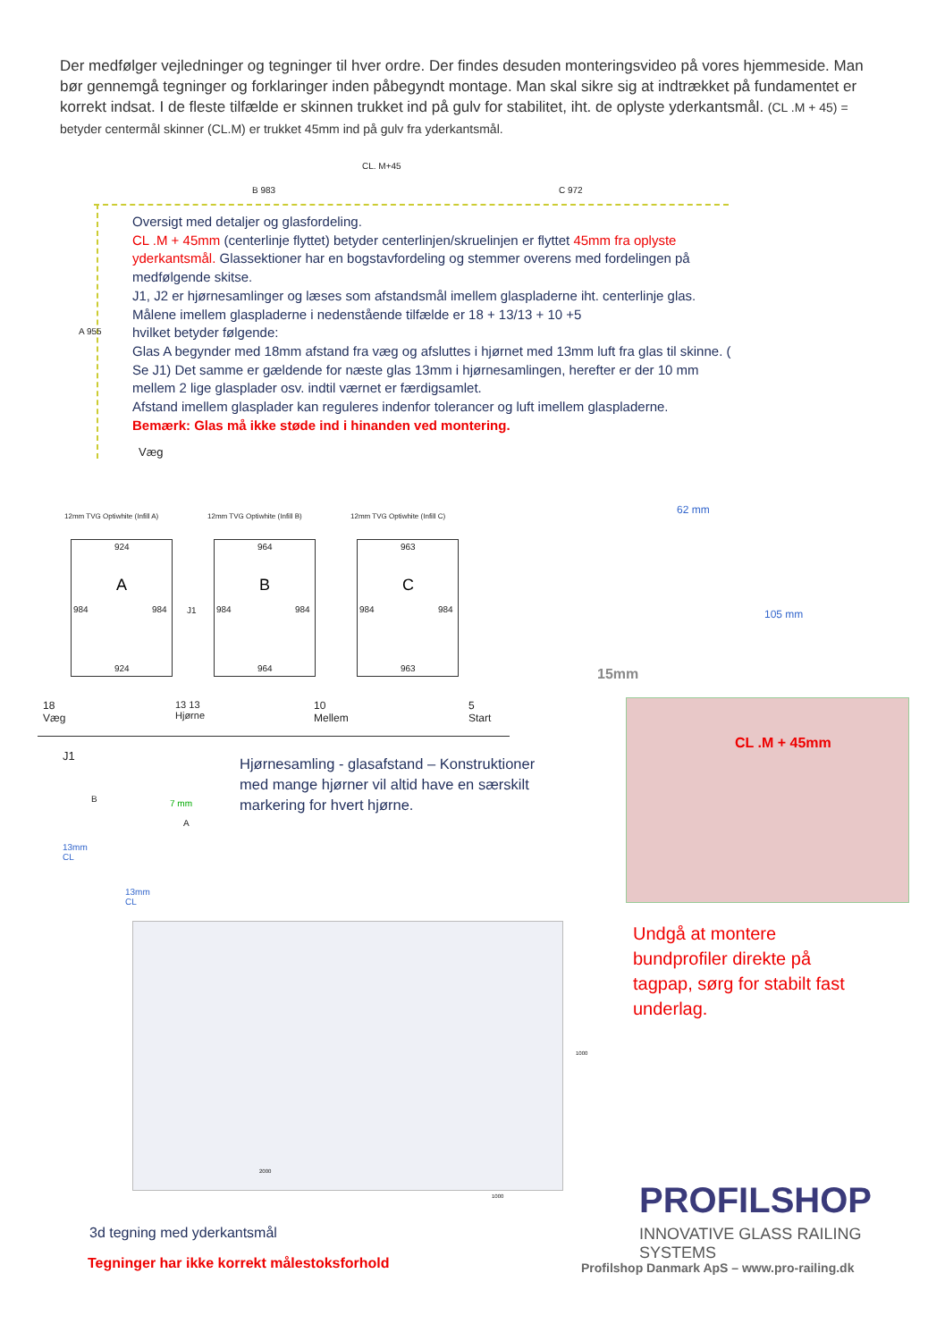Der medfølger vejledninger og tegninger til hver ordre. Der findes desuden monteringsvideo på vores hjemmeside. Man bør gennemgå tegninger og forklaringer inden påbegyndt montage. Man skal sikre sig at indtrækket på fundamentet er korrekt indsat. I de fleste tilfælde er skinnen trukket ind på gulv for stabilitet, iht. de oplyste yderkantsmål. (CL .M + 45) = betyder centermål skinner (CL.M) er trukket 45mm ind på gulv fra yderkantsmål.
CL. M+45
B 983 C 972
A 955
Oversigt med detaljer og glasfordeling.
CL .M + 45mm (centerlinje flyttet) betyder centerlinjen/skruelinjen er flyttet 45mm fra oplyste yderkantsmål. Glassektioner har en bogstavfordeling og stemmer overens med fordelingen på medfølgende skitse.
J1, J2 er hjørnesamlinger og læses som afstandsmål imellem glaspladerne iht. centerlinje glas.
Målene imellem glaspladerne i nedenstående tilfælde er 18 + 13/13 + 10 +5
hvilket betyder følgende:
Glas A begynder med 18mm afstand fra væg og afsluttes i hjørnet med 13mm luft fra glas til skinne. ( Se J1) Det samme er gældende for næste glas 13mm i hjørnesamlingen, herefter er der 10 mm mellem 2 lige glasplader osv. indtil værnet er færdigsamlet.
Afstand imellem glasplader kan reguleres indenfor tolerancer og luft imellem glaspladerne.
Bemærk: Glas må ikke støde ind i hinanden ved montering.
Væg
12mm TVG Optiwhite (Infill A) 12mm TVG Optiwhite (Infill B) 12mm TVG Optiwhite (Infill C)
924
A
984 984
924
J1
964
B
984 984
964
963
C
984 984
963
18
Væg
13 13
Hjørne
10
Mellem
5
Start
J1
B 7 mm
A
13mm
CL
13mm
CL
Hjørnesamling - glasafstand – Konstruktioner med mange hjørner vil altid have en særskilt markering for hvert hjørne.
62 mm
105 mm
15mm
CL .M + 45mm
Undgå at montere bundprofiler direkte på tagpap, sørg for stabilt fast underlag.
1000
2000
1000
3d tegning med yderkantsmål
Tegninger har ikke korrekt målestoksforhold
PROFILSHOP
INNOVATIVE GLASS RAILING SYSTEMS
Profilshop Danmark ApS – www.pro-railing.dk